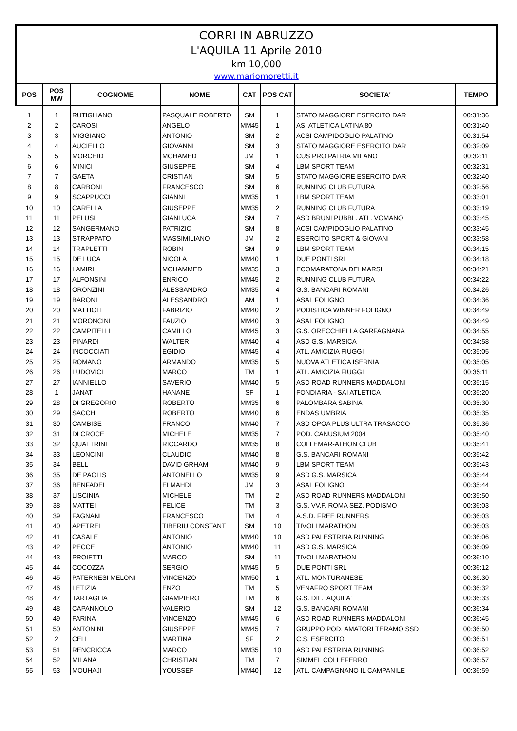CORRI IN ABRUZZO
L'AQUILA 11 Aprile 2010
km 10,000
www.mariomoretti.it
| POS | POS MW | COGNOME | NOME | CAT | POS CAT | SOCIETA' | TEMPO |
| --- | --- | --- | --- | --- | --- | --- | --- |
| 1 | 1 | RUTIGLIANO | PASQUALE ROBERTO | SM | 1 | STATO MAGGIORE ESERCITO DAR | 00:31:36 |
| 2 | 2 | CAROSI | ANGELO | MM45 | 1 | ASI ATLETICA LATINA 80 | 00:31:40 |
| 3 | 3 | MIGGIANO | ANTONIO | SM | 2 | ACSI CAMPIDOGLIO PALATINO | 00:31:54 |
| 4 | 4 | AUCIELLO | GIOVANNI | SM | 3 | STATO MAGGIORE ESERCITO DAR | 00:32:09 |
| 5 | 5 | MORCHID | MOHAMED | JM | 1 | CUS PRO PATRIA MILANO | 00:32:11 |
| 6 | 6 | MINICI | GIUSEPPE | SM | 4 | LBM SPORT TEAM | 00:32:31 |
| 7 | 7 | GAETA | CRISTIAN | SM | 5 | STATO MAGGIORE ESERCITO DAR | 00:32:40 |
| 8 | 8 | CARBONI | FRANCESCO | SM | 6 | RUNNING CLUB FUTURA | 00:32:56 |
| 9 | 9 | SCAPPUCCI | GIANNI | MM35 | 1 | LBM SPORT TEAM | 00:33:01 |
| 10 | 10 | CARELLA | GIUSEPPE | MM35 | 2 | RUNNING CLUB FUTURA | 00:33:19 |
| 11 | 11 | PELUSI | GIANLUCA | SM | 7 | ASD BRUNI PUBBL. ATL. VOMANO | 00:33:45 |
| 12 | 12 | SANGERMANO | PATRIZIO | SM | 8 | ACSI CAMPIDOGLIO PALATINO | 00:33:45 |
| 13 | 13 | STRAPPATO | MASSIMILIANO | JM | 2 | ESERCITO SPORT & GIOVANI | 00:33:58 |
| 14 | 14 | TRAPLETTI | ROBIN | SM | 9 | LBM SPORT TEAM | 00:34:15 |
| 15 | 15 | DE LUCA | NICOLA | MM40 | 1 | DUE PONTI SRL | 00:34:18 |
| 16 | 16 | LAMIRI | MOHAMMED | MM35 | 3 | ECOMARATONA DEI MARSI | 00:34:21 |
| 17 | 17 | ALFONSINI | ENRICO | MM45 | 2 | RUNNING CLUB FUTURA | 00:34:22 |
| 18 | 18 | ORONZINI | ALESSANDRO | MM35 | 4 | G.S. BANCARI ROMANI | 00:34:26 |
| 19 | 19 | BARONI | ALESSANDRO | AM | 1 | ASAL FOLIGNO | 00:34:36 |
| 20 | 20 | MATTIOLI | FABRIZIO | MM40 | 2 | PODISTICA WINNER FOLIGNO | 00:34:49 |
| 21 | 21 | MORONCINI | FAUZIO | MM40 | 3 | ASAL FOLIGNO | 00:34:49 |
| 22 | 22 | CAMPITELLI | CAMILLO | MM45 | 3 | G.S. ORECCHIELLA GARFAGNANA | 00:34:55 |
| 23 | 23 | PINARDI | WALTER | MM40 | 4 | ASD G.S. MARSICA | 00:34:58 |
| 24 | 24 | INCOCCIATI | EGIDIO | MM45 | 4 | ATL. AMICIZIA FIUGGI | 00:35:05 |
| 25 | 25 | ROMANO | ARMANDO | MM35 | 5 | NUOVA ATLETICA ISERNIA | 00:35:05 |
| 26 | 26 | LUDOVICI | MARCO | TM | 1 | ATL. AMICIZIA FIUGGI | 00:35:11 |
| 27 | 27 | IANNIELLO | SAVERIO | MM40 | 5 | ASD ROAD RUNNERS MADDALONI | 00:35:15 |
| 28 | 1 | JANAT | HANANE | SF | 1 | FONDIARIA - SAI ATLETICA | 00:35:20 |
| 29 | 28 | DI GREGORIO | ROBERTO | MM35 | 6 | PALOMBARA SABINA | 00:35:30 |
| 30 | 29 | SACCHI | ROBERTO | MM40 | 6 | ENDAS UMBRIA | 00:35:35 |
| 31 | 30 | CAMBISE | FRANCO | MM40 | 7 | ASD OPOA PLUS ULTRA TRASACCO | 00:35:36 |
| 32 | 31 | DI CROCE | MICHELE | MM35 | 7 | POD. CANUSIUM 2004 | 00:35:40 |
| 33 | 32 | QUATTRINI | RICCARDO | MM35 | 8 | COLLEMAR-ATHON CLUB | 00:35:41 |
| 34 | 33 | LEONCINI | CLAUDIO | MM40 | 8 | G.S. BANCARI ROMANI | 00:35:42 |
| 35 | 34 | BELL | DAVID GRHAM | MM40 | 9 | LBM SPORT TEAM | 00:35:43 |
| 36 | 35 | DE PAOLIS | ANTONELLO | MM35 | 9 | ASD G.S. MARSICA | 00:35:44 |
| 37 | 36 | BENFADEL | ELMAHDI | JM | 3 | ASAL FOLIGNO | 00:35:44 |
| 38 | 37 | LISCINIA | MICHELE | TM | 2 | ASD ROAD RUNNERS MADDALONI | 00:35:50 |
| 39 | 38 | MATTEI | FELICE | TM | 3 | G.S. VV.F. ROMA SEZ. PODISMO | 00:36:03 |
| 40 | 39 | FAGNANI | FRANCESCO | TM | 4 | A.S.D. FREE RUNNERS | 00:36:03 |
| 41 | 40 | APETREI | TIBERIU CONSTANT | SM | 10 | TIVOLI MARATHON | 00:36:03 |
| 42 | 41 | CASALE | ANTONIO | MM40 | 10 | ASD PALESTRINA RUNNING | 00:36:06 |
| 43 | 42 | PECCE | ANTONIO | MM40 | 11 | ASD G.S. MARSICA | 00:36:09 |
| 44 | 43 | PROIETTI | MARCO | SM | 11 | TIVOLI MARATHON | 00:36:10 |
| 45 | 44 | COCOZZA | SERGIO | MM45 | 5 | DUE PONTI SRL | 00:36:12 |
| 46 | 45 | PATERNESI MELONI | VINCENZO | MM50 | 1 | ATL. MONTURANESE | 00:36:30 |
| 47 | 46 | LETIZIA | ENZO | TM | 5 | VENAFRO SPORT TEAM | 00:36:32 |
| 48 | 47 | TARTAGLIA | GIAMPIERO | TM | 6 | G.S. DIL. 'AQUILA' | 00:36:33 |
| 49 | 48 | CAPANNOLO | VALERIO | SM | 12 | G.S. BANCARI ROMANI | 00:36:34 |
| 50 | 49 | FARINA | VINCENZO | MM45 | 6 | ASD ROAD RUNNERS MADDALONI | 00:36:45 |
| 51 | 50 | ANTONINI | GIUSEPPE | MM45 | 7 | GRUPPO POD. AMATORI TERAMO SSD | 00:36:50 |
| 52 | 2 | CELI | MARTINA | SF | 2 | C.S. ESERCITO | 00:36:51 |
| 53 | 51 | RENCRICCA | MARCO | MM35 | 10 | ASD PALESTRINA RUNNING | 00:36:52 |
| 54 | 52 | MILANA | CHRISTIAN | TM | 7 | SIMMEL COLLEFERRO | 00:36:57 |
| 55 | 53 | MOUHAJI | YOUSSEF | MM40 | 12 | ATL. CAMPAGNANO IL CAMPANILE | 00:36:59 |